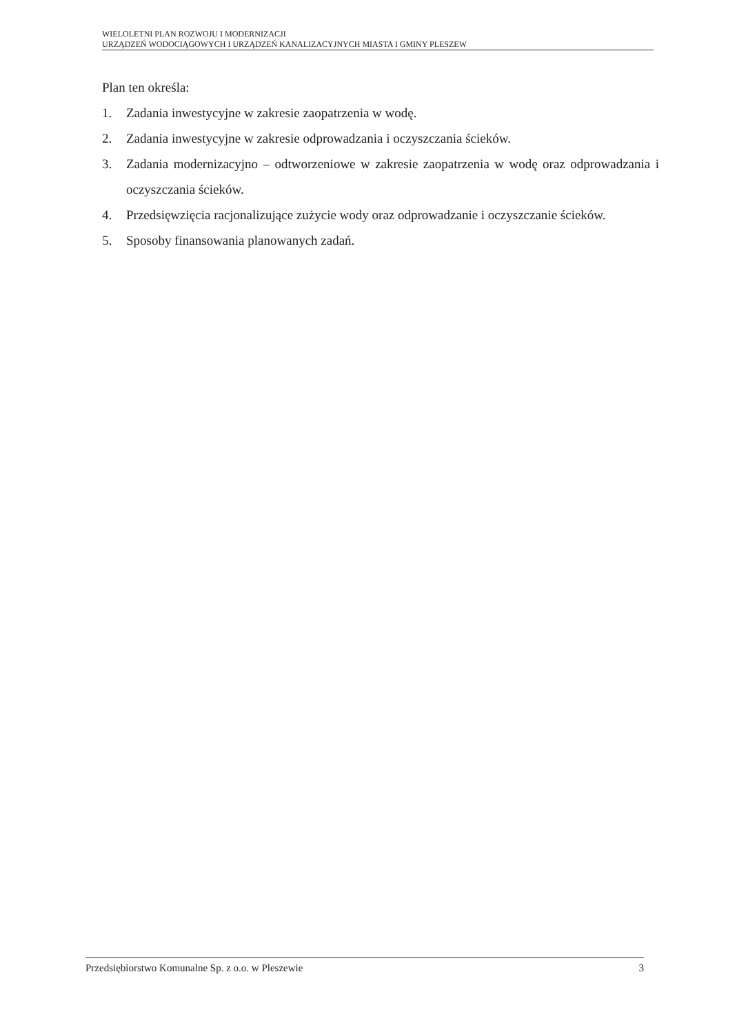WIELOLETNI PLAN ROZWOJU I MODERNIZACJI
URZĄDZEŃ WODOCIĄGOWYCH I URZĄDZEŃ KANALIZACYJNYCH MIASTA I GMINY PLESZEW
Plan ten określa:
1. Zadania inwestycyjne w zakresie zaopatrzenia w wodę.
2. Zadania inwestycyjne w zakresie odprowadzania i oczyszczania ścieków.
3. Zadania modernizacyjno – odtworzeniowe w zakresie zaopatrzenia w wodę oraz odprowadzania i oczyszczania ścieków.
4. Przedsięwzięcia racjonalizujące zużycie wody oraz odprowadzanie i oczyszczanie ścieków.
5. Sposoby finansowania planowanych zadań.
Przedsiębiorstwo Komunalne Sp. z o.o. w Pleszewie 3